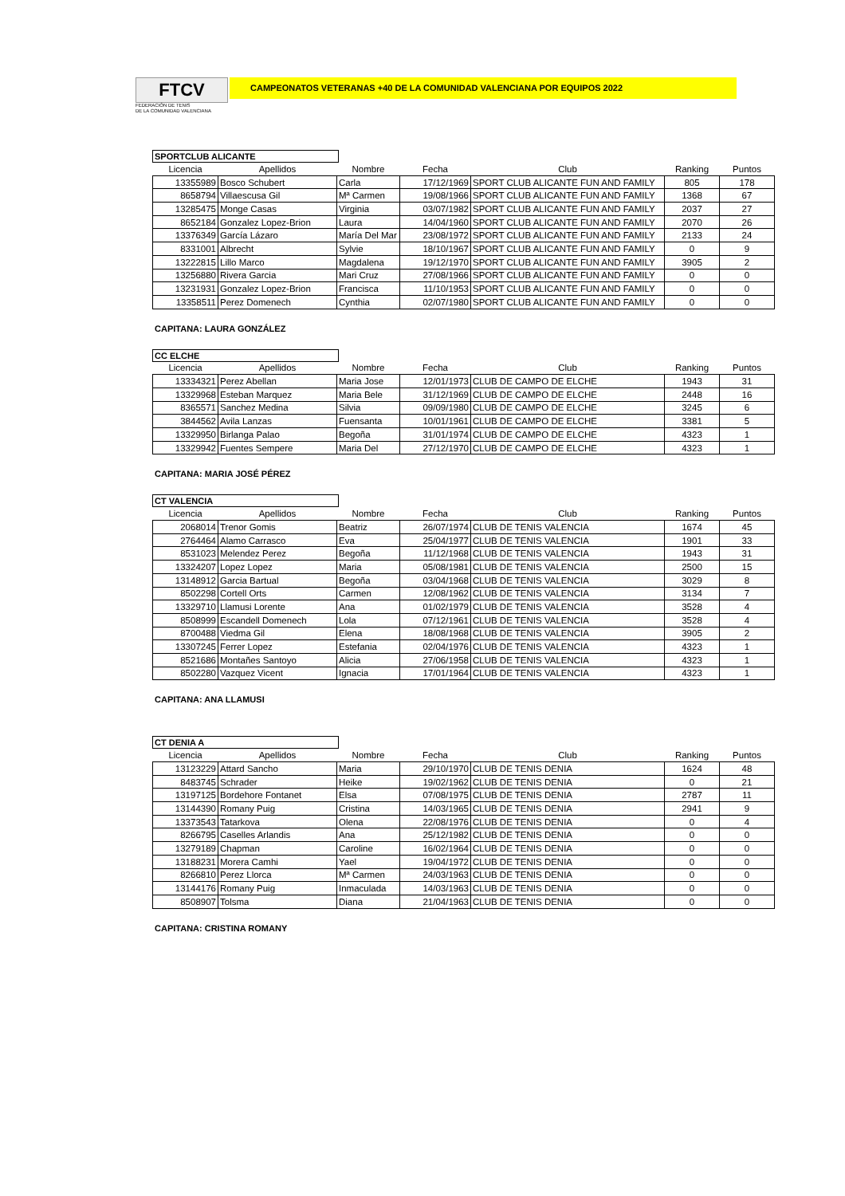FTCV
FEDERACIÓN DE TENIS
DE LA COMUNIDAD VALENCIANA
CAMPEONATOS VETERANAS +40 DE LA COMUNIDAD VALENCIANA POR EQUIPOS 2022
SPORTCLUB ALICANTE
| Licencia | Apellidos | Nombre | Fecha | Club | Ranking | Puntos |
| --- | --- | --- | --- | --- | --- | --- |
| 13355989 | Bosco Schubert | Carla | 17/12/1969 | SPORT CLUB ALICANTE FUN AND FAMILY | 805 | 178 |
| 8658794 | Villaescusa Gil | Mª Carmen | 19/08/1966 | SPORT CLUB ALICANTE FUN AND FAMILY | 1368 | 67 |
| 13285475 | Monge Casas | Virginia | 03/07/1982 | SPORT CLUB ALICANTE FUN AND FAMILY | 2037 | 27 |
| 8652184 | Gonzalez Lopez-Brion | Laura | 14/04/1960 | SPORT CLUB ALICANTE FUN AND FAMILY | 2070 | 26 |
| 13376349 | García Lázaro | María Del Mar | 23/08/1972 | SPORT CLUB ALICANTE FUN AND FAMILY | 2133 | 24 |
| 8331001 | Albrecht | Sylvie | 18/10/1967 | SPORT CLUB ALICANTE FUN AND FAMILY | 0 | 9 |
| 13222815 | Lillo Marco | Magdalena | 19/12/1970 | SPORT CLUB ALICANTE FUN AND FAMILY | 3905 | 2 |
| 13256880 | Rivera Garcia | Mari Cruz | 27/08/1966 | SPORT CLUB ALICANTE FUN AND FAMILY | 0 | 0 |
| 13231931 | Gonzalez Lopez-Brion | Francisca | 11/10/1953 | SPORT CLUB ALICANTE FUN AND FAMILY | 0 | 0 |
| 13358511 | Perez Domenech | Cynthia | 02/07/1980 | SPORT CLUB ALICANTE FUN AND FAMILY | 0 | 0 |
CAPITANA: LAURA GONZÁLEZ
CC ELCHE
| Licencia | Apellidos | Nombre | Fecha | Club | Ranking | Puntos |
| --- | --- | --- | --- | --- | --- | --- |
| 13334321 | Perez Abellan | Maria Jose | 12/01/1973 | CLUB DE CAMPO DE ELCHE | 1943 | 31 |
| 13329968 | Esteban Marquez | Maria Bele | 31/12/1969 | CLUB DE CAMPO DE ELCHE | 2448 | 16 |
| 8365571 | Sanchez Medina | Silvia | 09/09/1980 | CLUB DE CAMPO DE ELCHE | 3245 | 6 |
| 3844562 | Avila Lanzas | Fuensanta | 10/01/1961 | CLUB DE CAMPO DE ELCHE | 3381 | 5 |
| 13329950 | Birlanga Palao | Begoña | 31/01/1974 | CLUB DE CAMPO DE ELCHE | 4323 | 1 |
| 13329942 | Fuentes Sempere | Maria Del | 27/12/1970 | CLUB DE CAMPO DE ELCHE | 4323 | 1 |
CAPITANA: MARIA JOSÉ PÉREZ
CT VALENCIA
| Licencia | Apellidos | Nombre | Fecha | Club | Ranking | Puntos |
| --- | --- | --- | --- | --- | --- | --- |
| 2068014 | Trenor Gomis | Beatriz | 26/07/1974 | CLUB DE TENIS VALENCIA | 1674 | 45 |
| 2764464 | Alamo Carrasco | Eva | 25/04/1977 | CLUB DE TENIS VALENCIA | 1901 | 33 |
| 8531023 | Melendez Perez | Begoña | 11/12/1968 | CLUB DE TENIS VALENCIA | 1943 | 31 |
| 13324207 | Lopez Lopez | Maria | 05/08/1981 | CLUB DE TENIS VALENCIA | 2500 | 15 |
| 13148912 | Garcia Bartual | Begoña | 03/04/1968 | CLUB DE TENIS VALENCIA | 3029 | 8 |
| 8502298 | Cortell Orts | Carmen | 12/08/1962 | CLUB DE TENIS VALENCIA | 3134 | 7 |
| 13329710 | Llamusi Lorente | Ana | 01/02/1979 | CLUB DE TENIS VALENCIA | 3528 | 4 |
| 8508999 | Escandell Domenech | Lola | 07/12/1961 | CLUB DE TENIS VALENCIA | 3528 | 4 |
| 8700488 | Viedma Gil | Elena | 18/08/1968 | CLUB DE TENIS VALENCIA | 3905 | 2 |
| 13307245 | Ferrer Lopez | Estefania | 02/04/1976 | CLUB DE TENIS VALENCIA | 4323 | 1 |
| 8521686 | Montañes Santoyo | Alicia | 27/06/1958 | CLUB DE TENIS VALENCIA | 4323 | 1 |
| 8502280 | Vazquez Vicent | Ignacia | 17/01/1964 | CLUB DE TENIS VALENCIA | 4323 | 1 |
CAPITANA: ANA LLAMUSI
CT DENIA A
| Licencia | Apellidos | Nombre | Fecha | Club | Ranking | Puntos |
| --- | --- | --- | --- | --- | --- | --- |
| 13123229 | Attard Sancho | Maria | 29/10/1970 | CLUB DE TENIS DENIA | 1624 | 48 |
| 8483745 | Schrader | Heike | 19/02/1962 | CLUB DE TENIS DENIA | 0 | 21 |
| 13197125 | Bordehore Fontanet | Elsa | 07/08/1975 | CLUB DE TENIS DENIA | 2787 | 11 |
| 13144390 | Romany Puig | Cristina | 14/03/1965 | CLUB DE TENIS DENIA | 2941 | 9 |
| 13373543 | Tatarkova | Olena | 22/08/1976 | CLUB DE TENIS DENIA | 0 | 4 |
| 8266795 | Caselles Arlandis | Ana | 25/12/1982 | CLUB DE TENIS DENIA | 0 | 0 |
| 13279189 | Chapman | Caroline | 16/02/1964 | CLUB DE TENIS DENIA | 0 | 0 |
| 13188231 | Morera Camhi | Yael | 19/04/1972 | CLUB DE TENIS DENIA | 0 | 0 |
| 8266810 | Perez Llorca | Mª Carmen | 24/03/1963 | CLUB DE TENIS DENIA | 0 | 0 |
| 13144176 | Romany Puig | Inmaculada | 14/03/1963 | CLUB DE TENIS DENIA | 0 | 0 |
| 8508907 | Tolsma | Diana | 21/04/1963 | CLUB DE TENIS DENIA | 0 | 0 |
CAPITANA: CRISTINA ROMANY